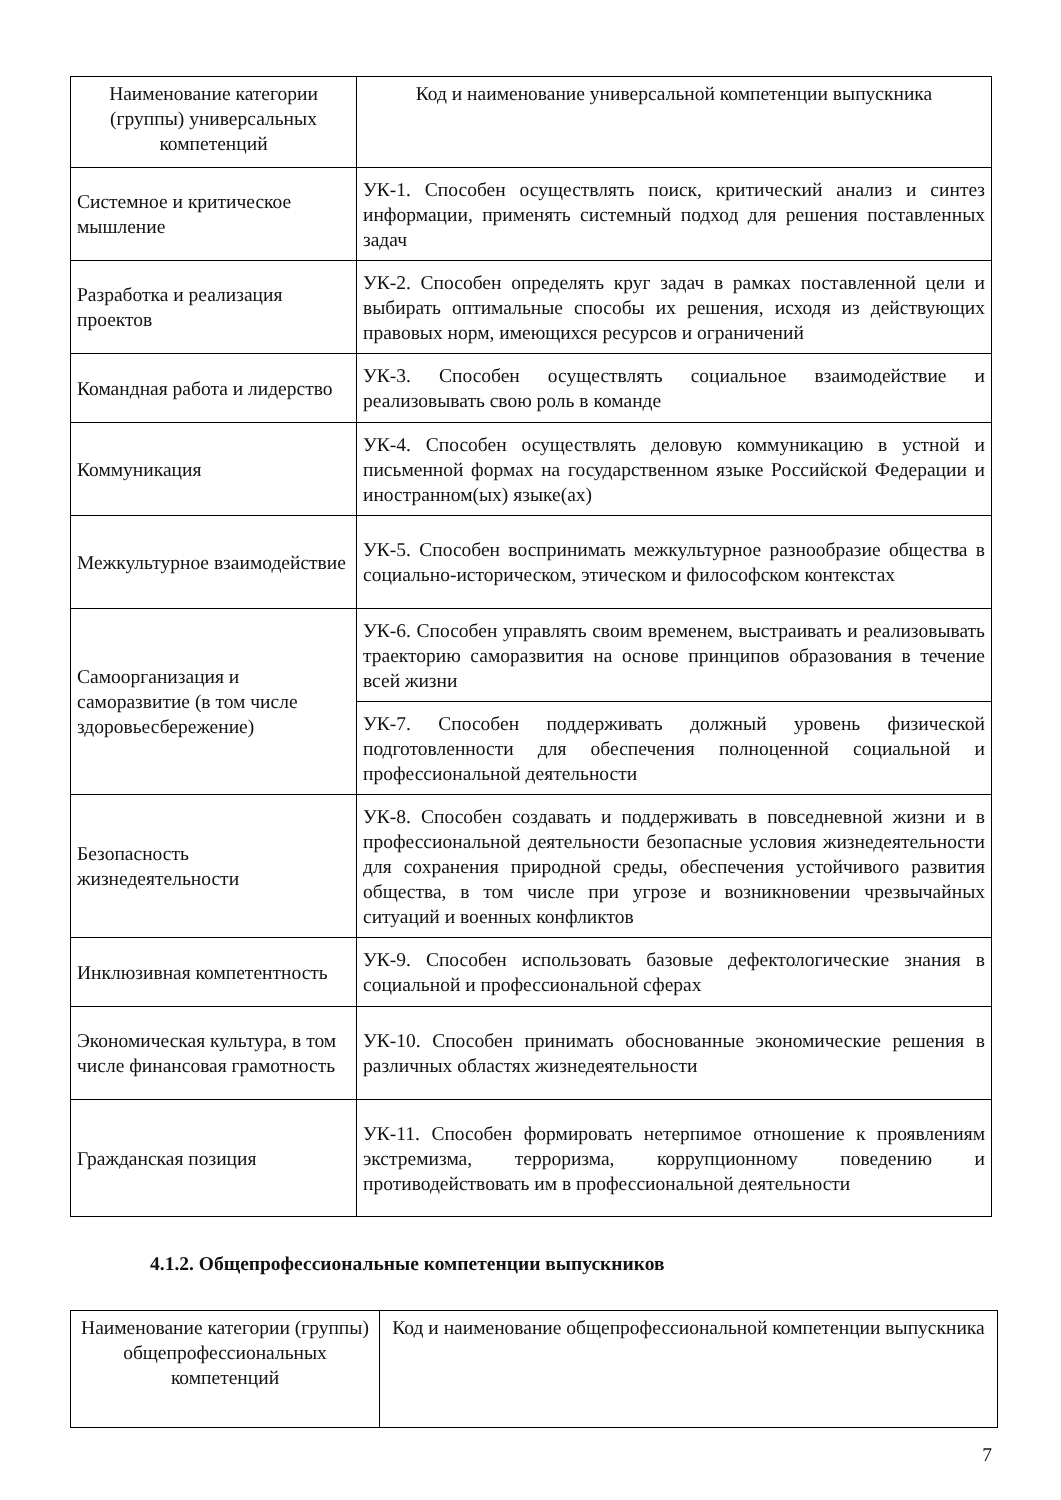| Наименование категории (группы) универсальных компетенций | Код и наименование универсальной компетенции выпускника |
| Системное и критическое мышление | УК-1. Способен осуществлять поиск, критический анализ и синтез информации, применять системный подход для решения поставленных задач |
| Разработка и реализация проектов | УК-2. Способен определять круг задач в рамках поставленной цели и выбирать оптимальные способы их решения, исходя из действующих правовых норм, имеющихся ресурсов и ограничений |
| Командная работа и лидерство | УК-3. Способен осуществлять социальное взаимодействие и реализовывать свою роль в команде |
| Коммуникация | УК-4. Способен осуществлять деловую коммуникацию в устной и письменной формах на государственном языке Российской Федерации и иностранном(ых) языке(ах) |
| Межкультурное взаимодействие | УК-5. Способен воспринимать межкультурное разнообразие общества в социально-историческом, этическом и философском контекстах |
| Самоорганизация и саморазвитие (в том числе здоровьесбережение) | УК-6. Способен управлять своим временем, выстраивать и реализовывать траекторию саморазвития на основе принципов образования в течение всей жизни |
| | УК-7. Способен поддерживать должный уровень физической подготовленности для обеспечения полноценной социальной и профессиональной деятельности |
| Безопасность жизнедеятельности | УК-8. Способен создавать и поддерживать в повседневной жизни и в профессиональной деятельности безопасные условия жизнедеятельности для сохранения природной среды, обеспечения устойчивого развития общества, в том числе при угрозе и возникновении чрезвычайных ситуаций и военных конфликтов |
| Инклюзивная компетентность | УК-9. Способен использовать базовые дефектологические знания в социальной и профессиональной сферах |
| Экономическая культура, в том числе финансовая грамотность | УК-10. Способен принимать обоснованные экономические решения в различных областях жизнедеятельности |
| Гражданская позиция | УК-11. Способен формировать нетерпимое отношение к проявлениям экстремизма, терроризма, коррупционному поведению и противодействовать им в профессиональной деятельности |
4.1.2. Общепрофессиональные компетенции выпускников
| Наименование категории (группы) общепрофессиональных компетенций | Код и наименование общепрофессиональной компетенции выпускника |
7